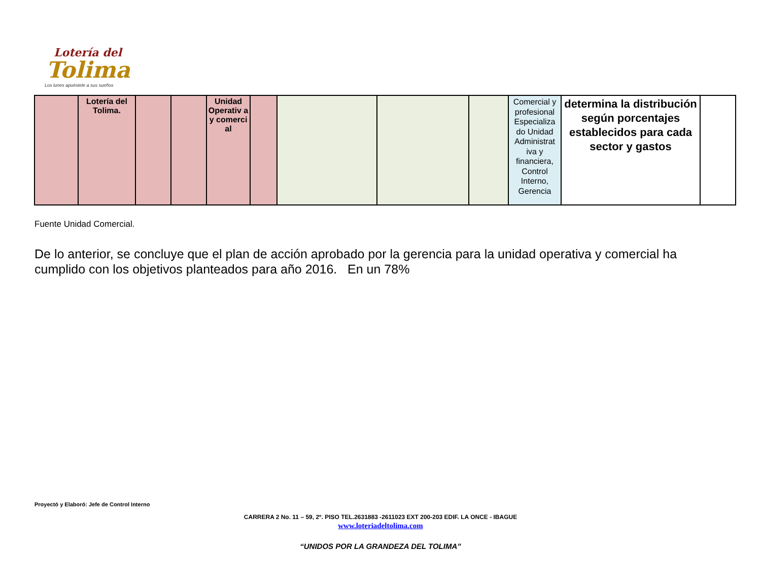Lotería del
Tolima
Los lunes apuéstele a sus sueños
| | Lotería del Tolima. | | | Unidad Operativ a y comerci al | | | | | Comercial y profesional Especializa do Unidad Administrat iva y financiera, Control Interno, Gerencia | determina la distribución según porcentajes establecidos para cada sector y gastos | |
Fuente Unidad Comercial.
De lo anterior, se concluye que el plan de acción aprobado por la gerencia para la unidad operativa y comercial ha cumplido con los objetivos planteados para año 2016. En un 78%
Proyectó y Elaboró: Jefe de Control Interno
CARRERA 2 No. 11 – 59, 2º. PISO TEL.2631883 -2611023 EXT 200-203 EDIF. LA ONCE - IBAGUE
www.loteriadeltolima.com
“UNIDOS POR LA GRANDEZA DEL TOLIMA”